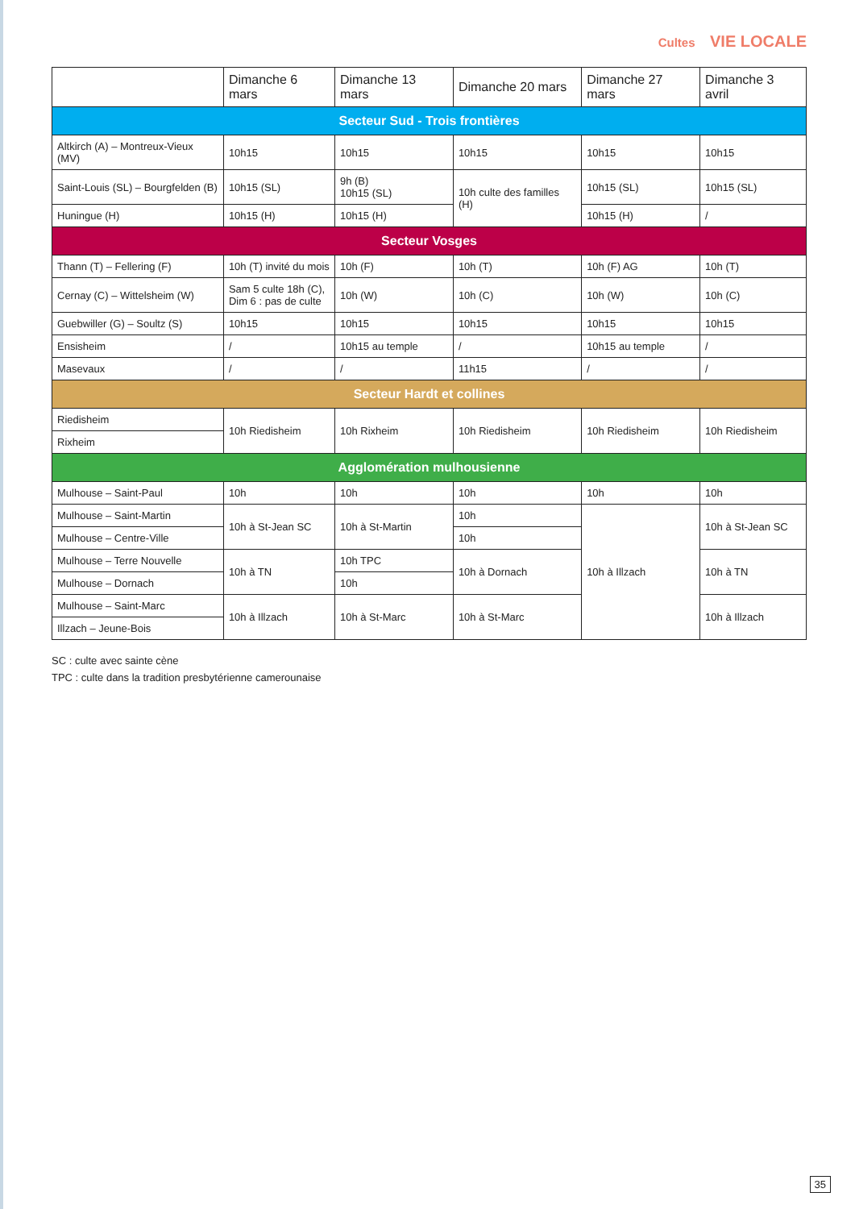Cultes VIE LOCALE
| | Dimanche 6 mars | Dimanche 13 mars | Dimanche 20 mars | Dimanche 27 mars | Dimanche 3 avril |
| --- | --- | --- | --- | --- | --- |
| Secteur Sud - Trois frontières | | | | | |
| Altkirch (A) – Montreux-Vieux (MV) | 10h15 | 10h15 | 10h15 | 10h15 | 10h15 |
| Saint-Louis (SL) – Bourgfelden (B) | 10h15 (SL) | 9h (B) 10h15 (SL) | 10h culte des familles (H) | 10h15 (SL) | 10h15 (SL) |
| Huningue (H) | 10h15 (H) | 10h15 (H) | | 10h15 (H) | / |
| Secteur Vosges | | | | | |
| Thann (T) – Fellering (F) | 10h (T) invité du mois | 10h (F) | 10h (T) | 10h (F) AG | 10h (T) |
| Cernay (C) – Wittelsheim (W) | Sam 5 culte 18h (C), Dim 6 : pas de culte | 10h (W) | 10h (C) | 10h (W) | 10h (C) |
| Guebwiller (G) – Soultz (S) | 10h15 | 10h15 | 10h15 | 10h15 | 10h15 |
| Ensisheim | / | 10h15 au temple | / | 10h15 au temple | / |
| Masevaux | / | / | 11h15 | / | / |
| Secteur Hardt et collines | | | | | |
| Riedisheim | 10h Riedisheim | 10h Rixheim | 10h Riedisheim | 10h Riedisheim | 10h Riedisheim |
| Rixheim | | | | | |
| Agglomération mulhousienne | | | | | |
| Mulhouse – Saint-Paul | 10h | 10h | 10h | 10h | 10h |
| Mulhouse – Saint-Martin | 10h à St-Jean SC | 10h à St-Martin | 10h | 10h à Illzach | 10h à St-Jean SC |
| Mulhouse – Centre-Ville | | | 10h | | |
| Mulhouse – Terre Nouvelle | 10h à TN | 10h TPC | 10h à Dornach | | 10h à TN |
| Mulhouse – Dornach | | 10h | | | |
| Mulhouse – Saint-Marc | 10h à Illzach | 10h à St-Marc | 10h à St-Marc | | 10h à Illzach |
| Illzach – Jeune-Bois | | | | | |
SC : culte avec sainte cène
TPC : culte dans la tradition presbytérienne camerounaise
35